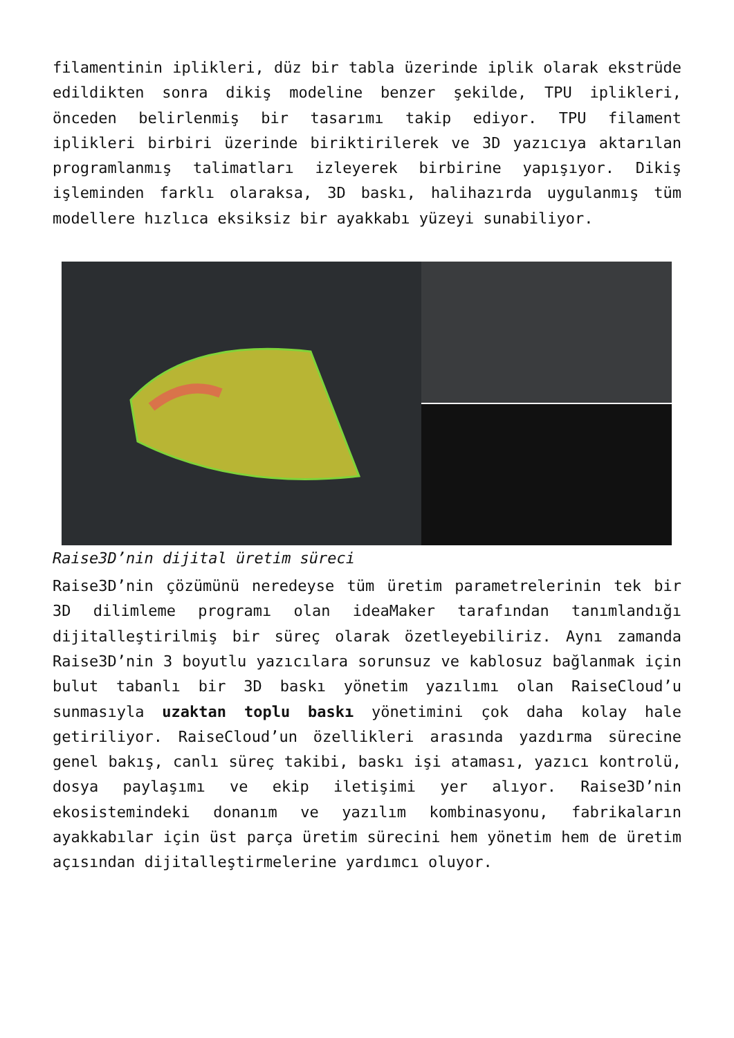filamentinin iplikleri, düz bir tabla üzerinde iplik olarak ekstrüde edildikten sonra dikiş modeline benzer şekilde, TPU iplikleri, önceden belirlenmiş bir tasarımı takip ediyor. TPU filament iplikleri birbiri üzerinde biriktirilerek ve 3D yazıcıya aktarılan programlanmış talimatları izleyerek birbirine yapışıyor. Dikiş işleminden farklı olaraksa, 3D baskı, halihazırda uygulanmış tüm modellere hızlıca eksiksiz bir ayakkabı yüzeyi sunabiliyor.
Raise3D’nin dijital üretim süreci
Raise3D’nin çözümünü neredeyse tüm üretim parametrelerinin tek bir 3D dilimleme programı olan ideaMaker tarafından tanımlandığı dijitalleştirilmiş bir süreç olarak özetleyebiliriz. Aynı zamanda Raise3D’nin 3 boyutlu yazıcılara sorunsuz ve kablosuz bağlanmak için bulut tabanlı bir 3D baskı yönetim yazılımı olan RaiseCloud’u sunmasıyla uzaktan toplu baskı yönetimini çok daha kolay hale getiriliyor. RaiseCloud’un özellikleri arasında yazdırma sürecine genel bakış, canlı süreç takibi, baskı işi ataması, yazıcı kontrolü, dosya paylaşımı ve ekip iletişimi yer alıyor. Raise3D’nin ekosistemindeki donanım ve yazılım kombinasyonu, fabrikaların ayakkabılar için üst parça üretim sürecini hem yönetim hem de üretim açısından dijitalleştirmelerine yardımcı oluyor.